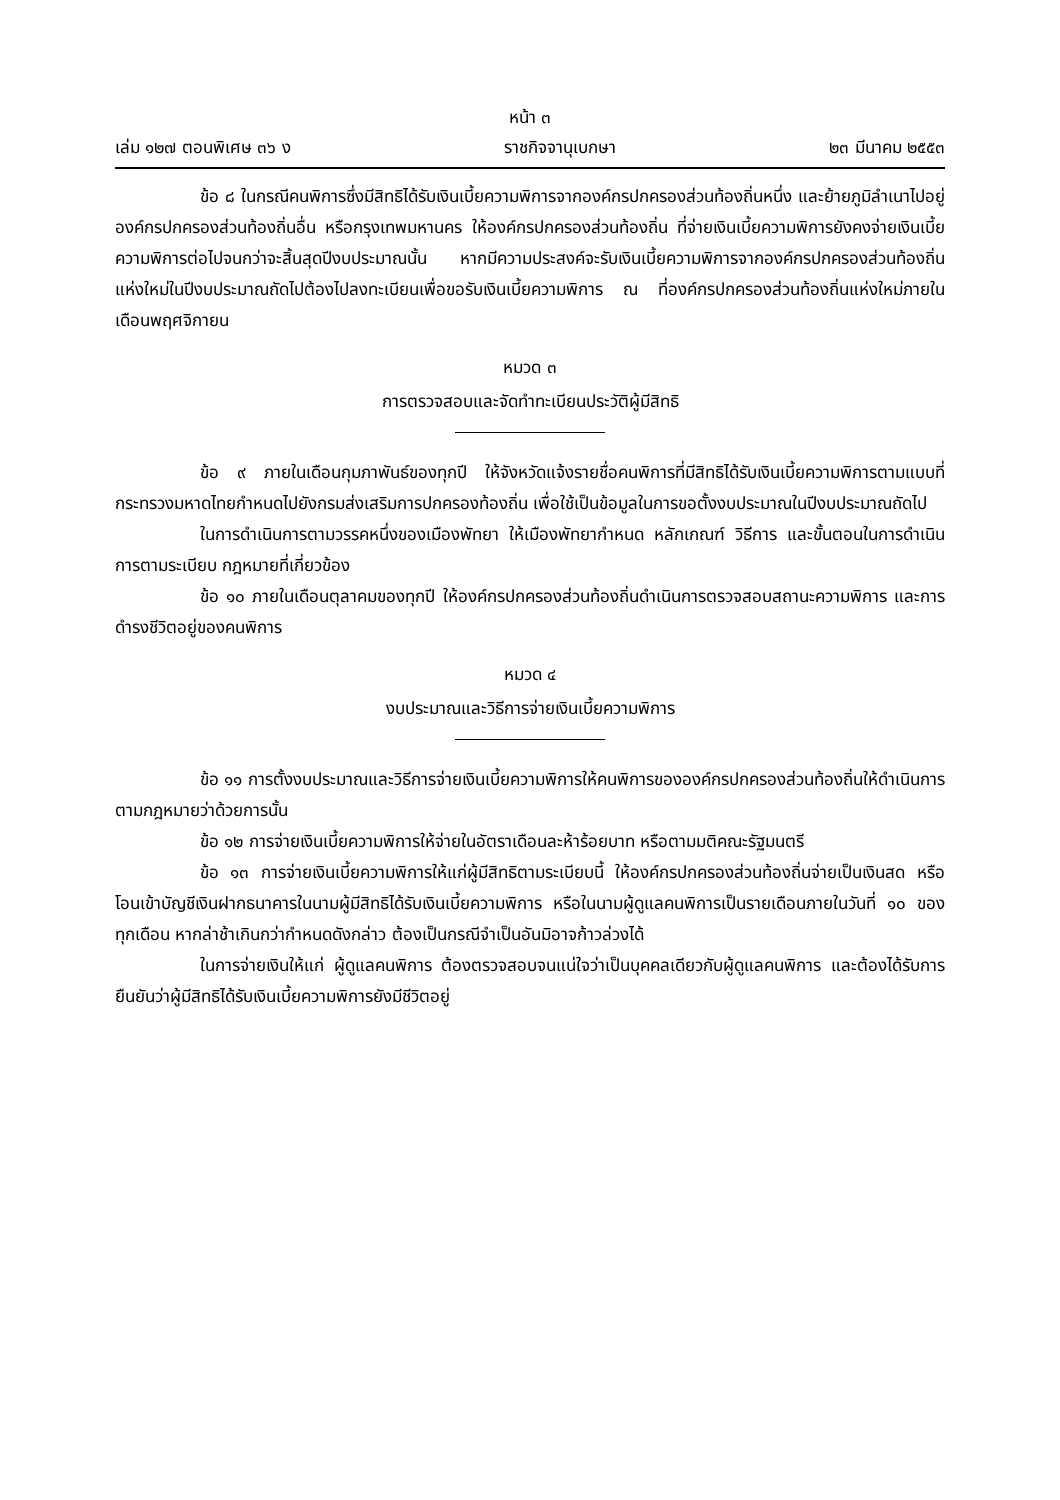หน้า ๓
เล่ม ๑๒๗ ตอนพิเศษ ๓๖ ง ราชกิจจานุเบกษา ๒๓ มีนาคม ๒๕๕๓
ข้อ ๘ ในกรณีคนพิการซึ่งมีสิทธิได้รับเงินเบี้ยความพิการจากองค์กรปกครองส่วนท้องถิ่นหนึ่ง และย้ายภูมิลำเนาไปอยู่องค์กรปกครองส่วนท้องถิ่นอื่น หรือกรุงเทพมหานคร ให้องค์กรปกครองส่วนท้องถิ่น ที่จ่ายเงินเบี้ยความพิการยังคงจ่ายเงินเบี้ยความพิการต่อไปจนกว่าจะสิ้นสุดปีงบประมาณนั้น หากมีความประสงค์จะรับเงินเบี้ยความพิการจากองค์กรปกครองส่วนท้องถิ่นแห่งใหม่ในปีงบประมาณถัดไปต้องไปลงทะเบียนเพื่อขอรับเงินเบี้ยความพิการ ณ ที่องค์กรปกครองส่วนท้องถิ่นแห่งใหม่ภายในเดือนพฤศจิกายน
หมวด ๓
การตรวจสอบและจัดทำทะเบียนประวัติผู้มีสิทธิ
ข้อ ๙ ภายในเดือนกุมภาพันธ์ของทุกปี ให้จังหวัดแจ้งรายชื่อคนพิการที่มีสิทธิได้รับเงินเบี้ยความพิการตามแบบที่กระทรวงมหาดไทยกำหนดไปยังกรมส่งเสริมการปกครองท้องถิ่น เพื่อใช้เป็นข้อมูลในการขอตั้งงบประมาณในปีงบประมาณถัดไป
ในการดำเนินการตามวรรคหนึ่งของเมืองพัทยา ให้เมืองพัทยากำหนด หลักเกณฑ์ วิธีการ และขั้นตอนในการดำเนินการตามระเบียบ กฎหมายที่เกี่ยวข้อง
ข้อ ๑๐ ภายในเดือนตุลาคมของทุกปี ให้องค์กรปกครองส่วนท้องถิ่นดำเนินการตรวจสอบสถานะความพิการ และการดำรงชีวิตอยู่ของคนพิการ
หมวด ๔
งบประมาณและวิธีการจ่ายเงินเบี้ยความพิการ
ข้อ ๑๑ การตั้งงบประมาณและวิธีการจ่ายเงินเบี้ยความพิการให้คนพิการขององค์กรปกครองส่วนท้องถิ่นให้ดำเนินการตามกฎหมายว่าด้วยการนั้น
ข้อ ๑๒ การจ่ายเงินเบี้ยความพิการให้จ่ายในอัตราเดือนละห้าร้อยบาท หรือตามมติคณะรัฐมนตรี
ข้อ ๑๓ การจ่ายเงินเบี้ยความพิการให้แก่ผู้มีสิทธิตามระเบียบนี้ ให้องค์กรปกครองส่วนท้องถิ่นจ่ายเป็นเงินสด หรือโอนเข้าบัญชีเงินฝากธนาคารในนามผู้มีสิทธิได้รับเงินเบี้ยความพิการ หรือในนามผู้ดูแลคนพิการเป็นรายเดือนภายในวันที่ ๑๐ ของทุกเดือน หากล่าช้าเกินกว่ากำหนดดังกล่าว ต้องเป็นกรณีจำเป็นอันมิอาจก้าวล่วงได้
ในการจ่ายเงินให้แก่ ผู้ดูแลคนพิการ ต้องตรวจสอบจนแน่ใจว่าเป็นบุคคลเดียวกับผู้ดูแลคนพิการ และต้องได้รับการยืนยันว่าผู้มีสิทธิได้รับเงินเบี้ยความพิการยังมีชีวิตอยู่